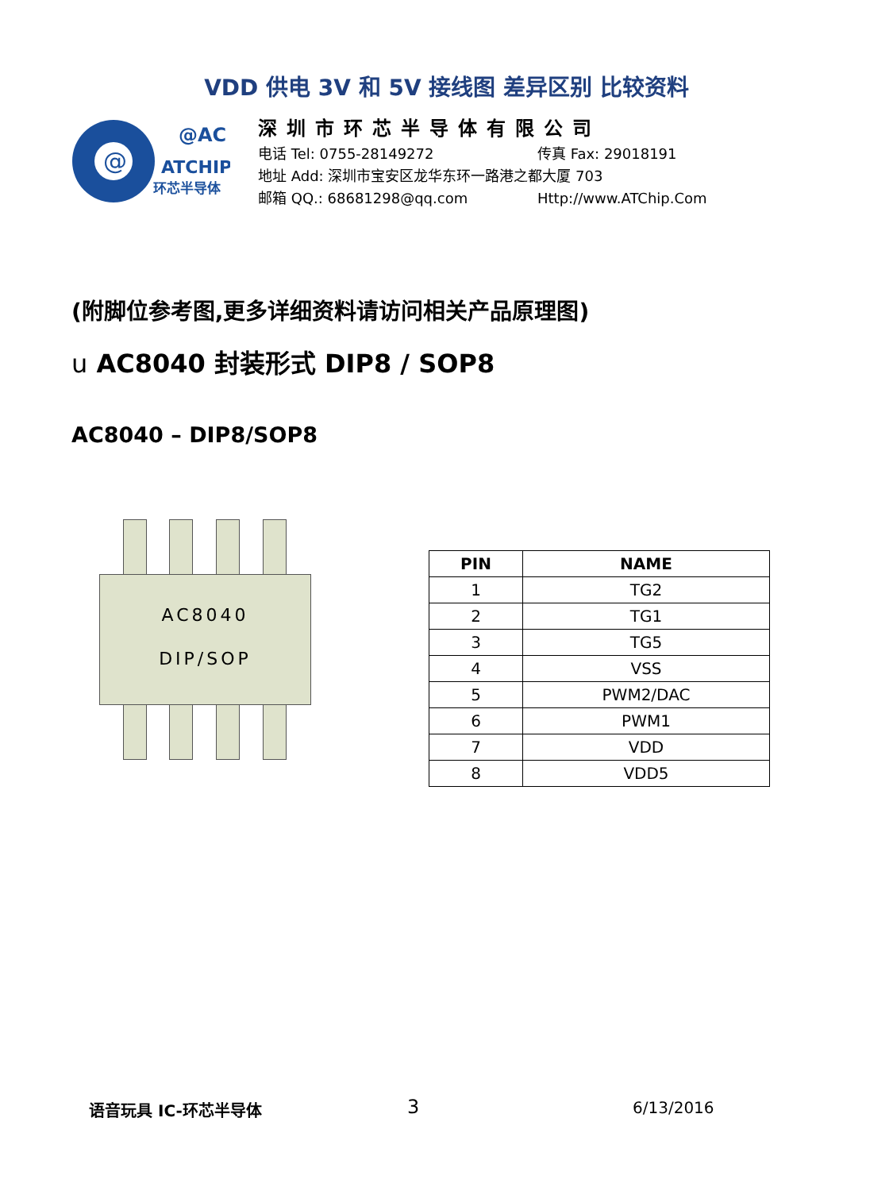VDD 供电 3V 和 5V 接线图 差异区别 比较资料
@
@AC
ATCHIP
环芯半导体
深圳市环芯半导体有限公司
电话 Tel: 0755-28149272 传真 Fax: 29018191
地址 Add: 深圳市宝安区龙华东环一路港之都大厦 703
邮箱 QQ.: 68681298@qq.com Http://www.ATChip.Com
(附脚位参考图,更多详细资料请访问相关产品原理图)
u AC8040 封装形式 DIP8 / SOP8
AC8040 – DIP8/SOP8
AC8040
DIP/SOP
| PIN | NAME |
| --- | --- |
| 1 | TG2 |
| 2 | TG1 |
| 3 | TG5 |
| 4 | VSS |
| 5 | PWM2/DAC |
| 6 | PWM1 |
| 7 | VDD |
| 8 | VDD5 |
语音玩具 IC-环芯半导体 3 6/13/2016